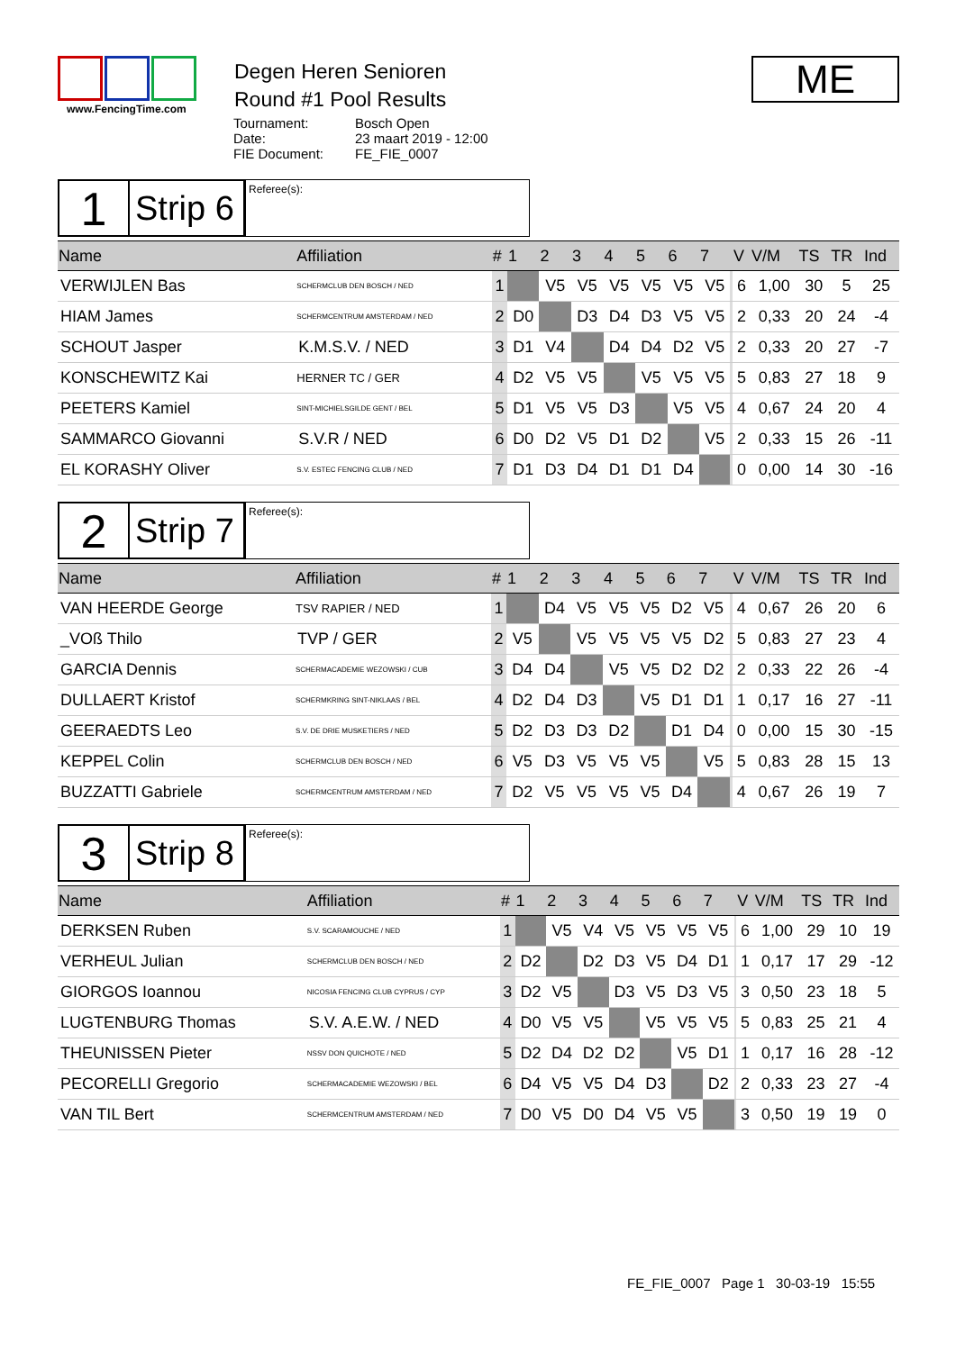www.FencingTime.com
Degen Heren Senioren
Round #1 Pool Results
Tournament: Bosch Open
Date: 23 maart 2019 - 12:00
FIE Document: FE_FIE_0007
ME
1
Strip 6
Referee(s):
| Name | Affiliation | # | 1 | 2 | 3 | 4 | 5 | 6 | 7 | | V | V/M | TS | TR | Ind |
| --- | --- | --- | --- | --- | --- | --- | --- | --- | --- | --- | --- | --- | --- | --- | --- |
| VERWIJLEN Bas | SCHERMCLUB DEN BOSCH / NED | 1 | | V5 | V5 | V5 | V5 | V5 | V5 | | 6 | 1,00 | 30 | 5 | 25 |
| HIAM James | SCHERMCENTRUM AMSTERDAM / NED | 2 | D0 | | D3 | D4 | D3 | V5 | V5 | | 2 | 0,33 | 20 | 24 | -4 |
| SCHOUT Jasper | K.M.S.V. / NED | 3 | D1 | V4 | | D4 | D4 | D2 | V5 | | 2 | 0,33 | 20 | 27 | -7 |
| KONSCHEWITZ Kai | HERNER TC / GER | 4 | D2 | V5 | V5 | | V5 | V5 | V5 | | 5 | 0,83 | 27 | 18 | 9 |
| PEETERS Kamiel | SINT-MICHIELSGILDE GENT / BEL | 5 | D1 | V5 | V5 | D3 | | V5 | V5 | | 4 | 0,67 | 24 | 20 | 4 |
| SAMMARCO Giovanni | S.V.R / NED | 6 | D0 | D2 | V5 | D1 | D2 | | V5 | | 2 | 0,33 | 15 | 26 | -11 |
| EL KORASHY Oliver | S.V. ESTEC FENCING CLUB / NED | 7 | D1 | D3 | D4 | D1 | D1 | D4 | | | 0 | 0,00 | 14 | 30 | -16 |
2
Strip 7
Referee(s):
| Name | Affiliation | # | 1 | 2 | 3 | 4 | 5 | 6 | 7 | | V | V/M | TS | TR | Ind |
| --- | --- | --- | --- | --- | --- | --- | --- | --- | --- | --- | --- | --- | --- | --- | --- |
| VAN HEERDE George | TSV RAPIER / NED | 1 | | D4 | V5 | V5 | V5 | D2 | V5 | | 4 | 0,67 | 26 | 20 | 6 |
| _VOß Thilo | TVP / GER | 2 | V5 | | V5 | V5 | V5 | V5 | D2 | | 5 | 0,83 | 27 | 23 | 4 |
| GARCIA Dennis | SCHERMACADEMIE WEZOWSKI / CUB | 3 | D4 | D4 | | V5 | V5 | D2 | D2 | | 2 | 0,33 | 22 | 26 | -4 |
| DULLAERT Kristof | SCHERMKRING SINT-NIKLAAS / BEL | 4 | D2 | D4 | D3 | | V5 | D1 | D1 | | 1 | 0,17 | 16 | 27 | -11 |
| GEERAEDTS Leo | S.V. DE DRIE MUSKETIERS / NED | 5 | D2 | D3 | D3 | D2 | | D1 | D4 | | 0 | 0,00 | 15 | 30 | -15 |
| KEPPEL Colin | SCHERMCLUB DEN BOSCH / NED | 6 | V5 | D3 | V5 | V5 | V5 | | V5 | | 5 | 0,83 | 28 | 15 | 13 |
| BUZZATTI Gabriele | SCHERMCENTRUM AMSTERDAM / NED | 7 | D2 | V5 | V5 | V5 | V5 | D4 | | | 4 | 0,67 | 26 | 19 | 7 |
3
Strip 8
Referee(s):
| Name | Affiliation | # | 1 | 2 | 3 | 4 | 5 | 6 | 7 | | V | V/M | TS | TR | Ind |
| --- | --- | --- | --- | --- | --- | --- | --- | --- | --- | --- | --- | --- | --- | --- | --- |
| DERKSEN Ruben | S.V. SCARAMOUCHE / NED | 1 | | V5 | V4 | V5 | V5 | V5 | V5 | | 6 | 1,00 | 29 | 10 | 19 |
| VERHEUL Julian | SCHERMCLUB DEN BOSCH / NED | 2 | D2 | | D2 | D3 | V5 | D4 | D1 | | 1 | 0,17 | 17 | 29 | -12 |
| GIORGOS Ioannou | NICOSIA FENCING CLUB CYPRUS / CYP | 3 | D2 | V5 | | D3 | V5 | D3 | V5 | | 3 | 0,50 | 23 | 18 | 5 |
| LUGTENBURG Thomas | S.V. A.E.W. / NED | 4 | D0 | V5 | V5 | | V5 | V5 | V5 | | 5 | 0,83 | 25 | 21 | 4 |
| THEUNISSEN Pieter | NSSV DON QUICHOTE / NED | 5 | D2 | D4 | D2 | D2 | | V5 | D1 | | 1 | 0,17 | 16 | 28 | -12 |
| PECORELLI Gregorio | SCHERMACADEMIE WEZOWSKI / BEL | 6 | D4 | V5 | V5 | D4 | D3 | | D2 | | 2 | 0,33 | 23 | 27 | -4 |
| VAN TIL Bert | SCHERMCENTRUM AMSTERDAM / NED | 7 | D0 | V5 | D0 | D4 | V5 | V5 | | | 3 | 0,50 | 19 | 19 | 0 |
FE_FIE_0007 Page 1 30-03-19 15:55